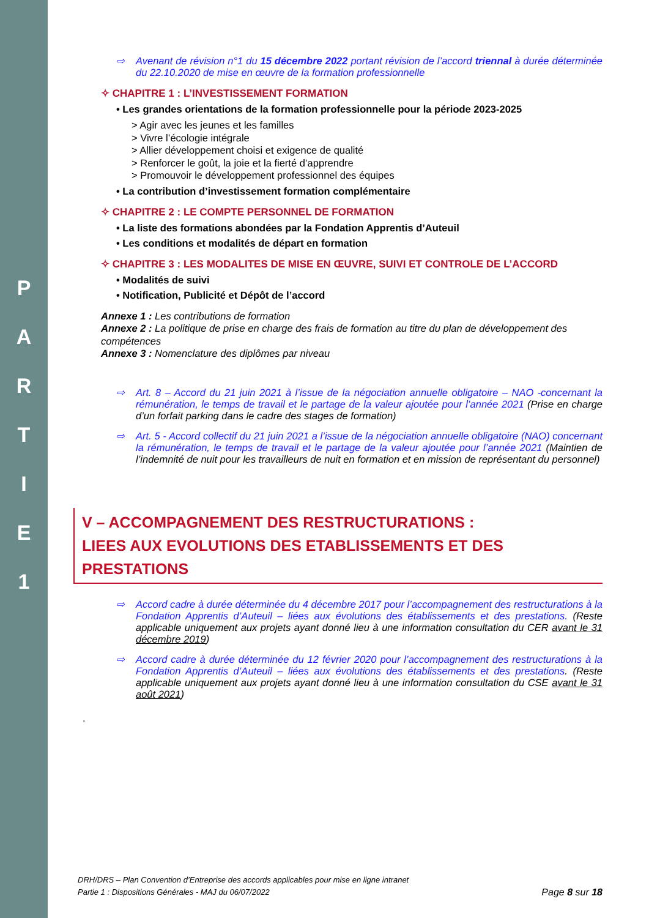P
A
R
T
I
E
1
⇨ Avenant de révision n°1 du 15 décembre 2022 portant révision de l’accord triennal à durée déterminée du 22.10.2020 de mise en œuvre de la formation professionnelle
✧ CHAPITRE 1 : L’INVESTISSEMENT FORMATION
• Les grandes orientations de la formation professionnelle pour la période 2023-2025
> Agir avec les jeunes et les familles
> Vivre l’écologie intégrale
> Allier développement choisi et exigence de qualité
> Renforcer le goût, la joie et la fierté d’apprendre
> Promouvoir le développement professionnel des équipes
• La contribution d’investissement formation complémentaire
✧ CHAPITRE 2 : LE COMPTE PERSONNEL DE FORMATION
• La liste des formations abondées par la Fondation Apprentis d’Auteuil
• Les conditions et modalités de départ en formation
✧ CHAPITRE 3 : LES MODALITES DE MISE EN ŒUVRE, SUIVI ET CONTROLE DE L’ACCORD
• Modalités de suivi
• Notification, Publicité et Dépôt de l’accord
Annexe 1 : Les contributions de formation
Annexe 2 : La politique de prise en charge des frais de formation au titre du plan de développement des compétences
Annexe 3 : Nomenclature des diplômes par niveau
⇨ Art. 8 – Accord du 21 juin 2021 à l’issue de la négociation annuelle obligatoire – NAO -concernant la rémunération, le temps de travail et le partage de la valeur ajoutée pour l’année 2021 (Prise en charge d’un forfait parking dans le cadre des stages de formation)
⇨ Art. 5 - Accord collectif du 21 juin 2021 a l’issue de la négociation annuelle obligatoire (NAO) concernant la rémunération, le temps de travail et le partage de la valeur ajoutée pour l’année 2021 (Maintien de l’indemnité de nuit pour les travailleurs de nuit en formation et en mission de représentant du personnel)
V – ACCOMPAGNEMENT DES RESTRUCTURATIONS :
LIEES AUX EVOLUTIONS DES ETABLISSEMENTS ET DES PRESTATIONS
⇨ Accord cadre à durée déterminée du 4 décembre 2017 pour l’accompagnement des restructurations à la Fondation Apprentis d’Auteuil – liées aux évolutions des établissements et des prestations. (Reste applicable uniquement aux projets ayant donné lieu à une information consultation du CER avant le 31 décembre 2019)
⇨ Accord cadre à durée déterminée du 12 février 2020 pour l’accompagnement des restructurations à la Fondation Apprentis d’Auteuil – liées aux évolutions des établissements et des prestations. (Reste applicable uniquement aux projets ayant donné lieu à une information consultation du CSE avant le 31 août 2021)
.
DRH/DRS – Plan Convention d’Entreprise des accords applicables pour mise en ligne intranet
Partie 1 : Dispositions Générales - MAJ du 06/07/2022
Page 8 sur 18